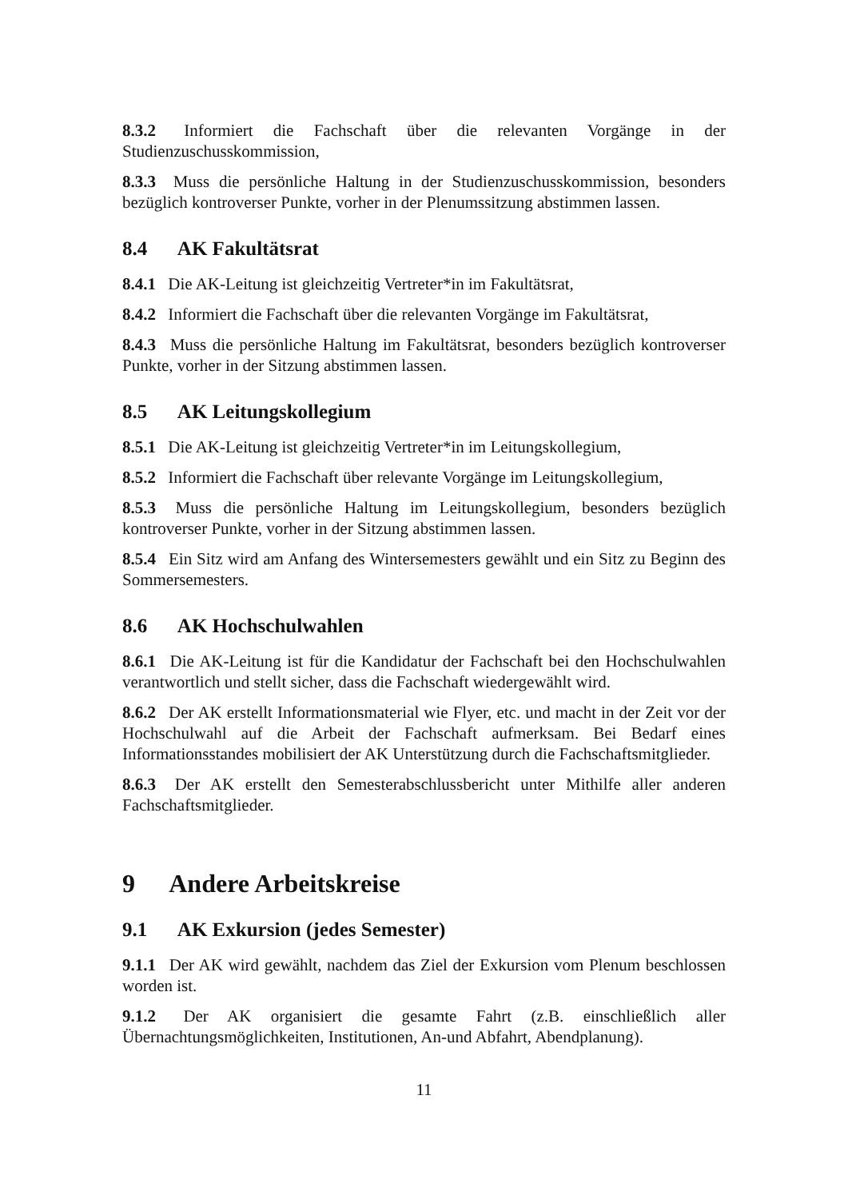8.3.2 Informiert die Fachschaft über die relevanten Vorgänge in der Studienzuschusskommission,
8.3.3 Muss die persönliche Haltung in der Studienzuschusskommission, besonders bezüglich kontroverser Punkte, vorher in der Plenumssitzung abstimmen lassen.
8.4 AK Fakultätsrat
8.4.1 Die AK-Leitung ist gleichzeitig Vertreter*in im Fakultätsrat,
8.4.2 Informiert die Fachschaft über die relevanten Vorgänge im Fakultätsrat,
8.4.3 Muss die persönliche Haltung im Fakultätsrat, besonders bezüglich kontroverser Punkte, vorher in der Sitzung abstimmen lassen.
8.5 AK Leitungskollegium
8.5.1 Die AK-Leitung ist gleichzeitig Vertreter*in im Leitungskollegium,
8.5.2 Informiert die Fachschaft über relevante Vorgänge im Leitungskollegium,
8.5.3 Muss die persönliche Haltung im Leitungskollegium, besonders bezüglich kontroverser Punkte, vorher in der Sitzung abstimmen lassen.
8.5.4 Ein Sitz wird am Anfang des Wintersemesters gewählt und ein Sitz zu Beginn des Sommersemesters.
8.6 AK Hochschulwahlen
8.6.1 Die AK-Leitung ist für die Kandidatur der Fachschaft bei den Hochschulwahlen verantwortlich und stellt sicher, dass die Fachschaft wiedergewählt wird.
8.6.2 Der AK erstellt Informationsmaterial wie Flyer, etc. und macht in der Zeit vor der Hochschulwahl auf die Arbeit der Fachschaft aufmerksam. Bei Bedarf eines Informationsstandes mobilisiert der AK Unterstützung durch die Fachschaftsmitglieder.
8.6.3 Der AK erstellt den Semesterabschlussbericht unter Mithilfe aller anderen Fachschaftsmitglieder.
9 Andere Arbeitskreise
9.1 AK Exkursion (jedes Semester)
9.1.1 Der AK wird gewählt, nachdem das Ziel der Exkursion vom Plenum beschlossen worden ist.
9.1.2 Der AK organisiert die gesamte Fahrt (z.B. einschließlich aller Übernachtungsmöglichkeiten, Institutionen, An-und Abfahrt, Abendplanung).
11